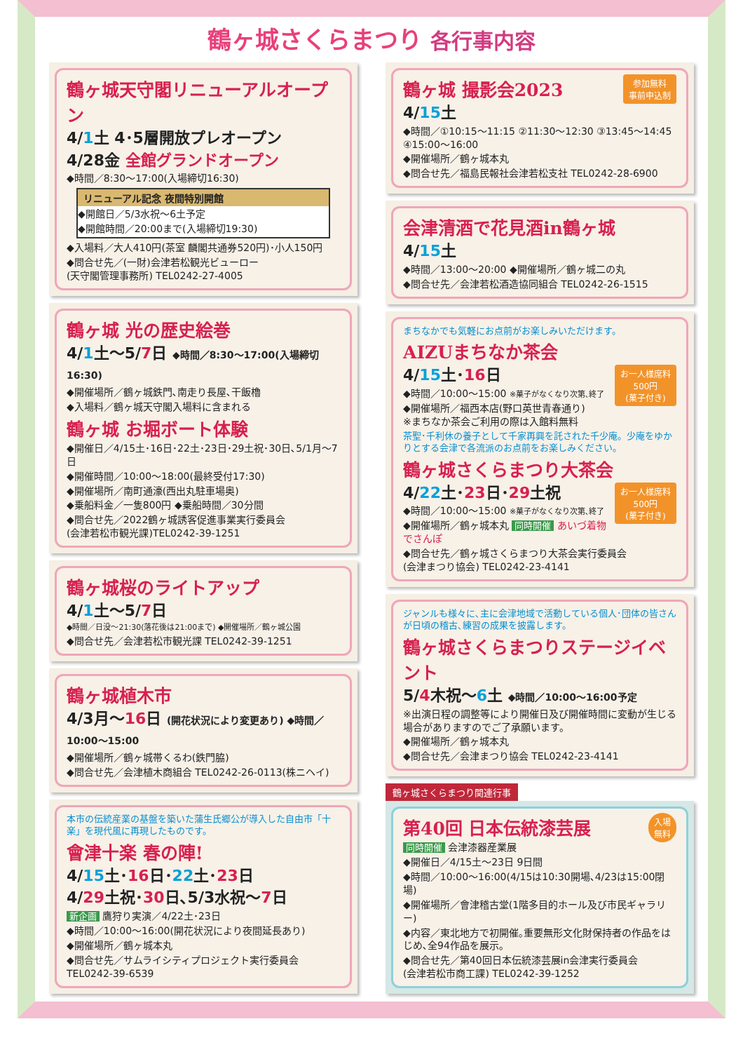鶴ヶ城さくらまつり 各行事内容
鶴ヶ城天守閣リニューアルオープン
4/1土 4･5層開放プレオープン
4/28金 全館グランドオープン
◆時間／8:30～17:00(入場締切16:30)
リニューアル記念 夜間特別開館
◆開館日／5/3水祝～6土予定
◆開館時間／20:00まで(入場締切19:30)
◆入場料／大人410円(茶室 麟閣共通券520円)･小人150円
◆問合せ先／(一財)会津若松観光ビューロー
(天守閣管理事務所) TEL0242-27-4005
鶴ヶ城 光の歴史絵巻
4/1土～5/7日 ◆時間／8:30～17:00(入場締切16:30)
◆開催場所／鶴ヶ城鉄門､南走り長屋､干飯櫓
◆入場料／鶴ヶ城天守閣入場料に含まれる
鶴ヶ城 お堀ボート体験
◆開催日／4/15土･16日･22土･23日･29土祝･30日､5/1月～7日
◆開催時間／10:00～18:00(最終受付17:30)
◆開催場所／南町通濠(西出丸駐車場奥)
◆乗船料金／一隻800円 ◆乗船時間／30分間
◆問合せ先／2022鶴ヶ城誘客促進事業実行委員会
(会津若松市観光課)TEL0242-39-1251
鶴ヶ城桜のライトアップ
4/1土～5/7日
◆時間／日没～21:30(落花後は21:00まで) ◆開催場所／鶴ヶ城公園
◆問合せ先／会津若松市観光課 TEL0242-39-1251
鶴ヶ城植木市
4/3月～16日 (開花状況により変更あり) ◆時間／10:00～15:00
◆開催場所／鶴ヶ城帯くるわ(鉄門脇)
◆問合せ先／会津植木商組合 TEL0242-26-0113(株ニヘイ)
本市の伝統産業の基盤を築いた蒲生氏郷公が導入した自由市「十楽」を現代風に再現したものです。
會津十楽 春の陣!
4/15土･16日･22土･23日
4/29土祝･30日､5/3水祝～7日
新企画 鷹狩り実演／4/22土･23日
◆時間／10:00～16:00(開花状況により夜間延長あり)
◆開催場所／鶴ヶ城本丸
◆問合せ先／サムライシティプロジェクト実行委員会
TEL0242-39-6539
参加無料
事前申込制
鶴ヶ城 撮影会2023
4/15土
◆時間／①10:15～11:15 ②11:30～12:30 ③13:45～14:45 ④15:00～16:00
◆開催場所／鶴ヶ城本丸
◆問合せ先／福島民報社会津若松支社 TEL0242-28-6900
会津清酒で花見酒in鶴ヶ城
4/15土
◆時間／13:00～20:00 ◆開催場所／鶴ヶ城二の丸
◆問合せ先／会津若松酒造協同組合 TEL0242-26-1515
まちなかでも気軽にお点前がお楽しみいただけます。
AIZUまちなか茶会
お一人様席料
500円
(菓子付き)
4/15土･16日
◆時間／10:00～15:00 ※菓子がなくなり次第､終了
◆開催場所／福西本店(野口英世青春通り)
※まちなか茶会ご利用の際は入館料無料
茶聖･千利休の養子として千家再興を託された千少庵。少庵をゆかりとする会津で各流派のお点前をお楽しみください。
鶴ヶ城さくらまつり大茶会
お一人様席料
500円
(菓子付き)
4/22土･23日･29土祝
◆時間／10:00～15:00 ※菓子がなくなり次第､終了
◆開催場所／鶴ヶ城本丸 同時開催 あいづ着物でさんぽ
◆問合せ先／鶴ヶ城さくらまつり大茶会実行委員会
(会津まつり協会) TEL0242-23-4141
ジャンルも様々に､主に会津地域で活動している個人･団体の皆さんが日頃の稽古､練習の成果を披露します。
鶴ヶ城さくらまつりステージイベント
5/4木祝～6土 ◆時間／10:00～16:00予定
※出演日程の調整等により開催日及び開催時間に変動が生じる場合がありますのでご了承願います。
◆開催場所／鶴ヶ城本丸
◆問合せ先／会津まつり協会 TEL0242-23-4141
鶴ヶ城さくらまつり関連行事
入場
無料
第40回 日本伝統漆芸展
同時開催 会津漆器産業展
◆開催日／4/15土～23日 9日間
◆時間／10:00～16:00(4/15は10:30開場､4/23は15:00閉場)
◆開催場所／會津稽古堂(1階多目的ホール及び市民ギャラリー)
◆内容／東北地方で初開催｡重要無形文化財保持者の作品をはじめ､全94作品を展示｡
◆問合せ先／第40回日本伝統漆芸展in会津実行委員会
(会津若松市商工課) TEL0242-39-1252